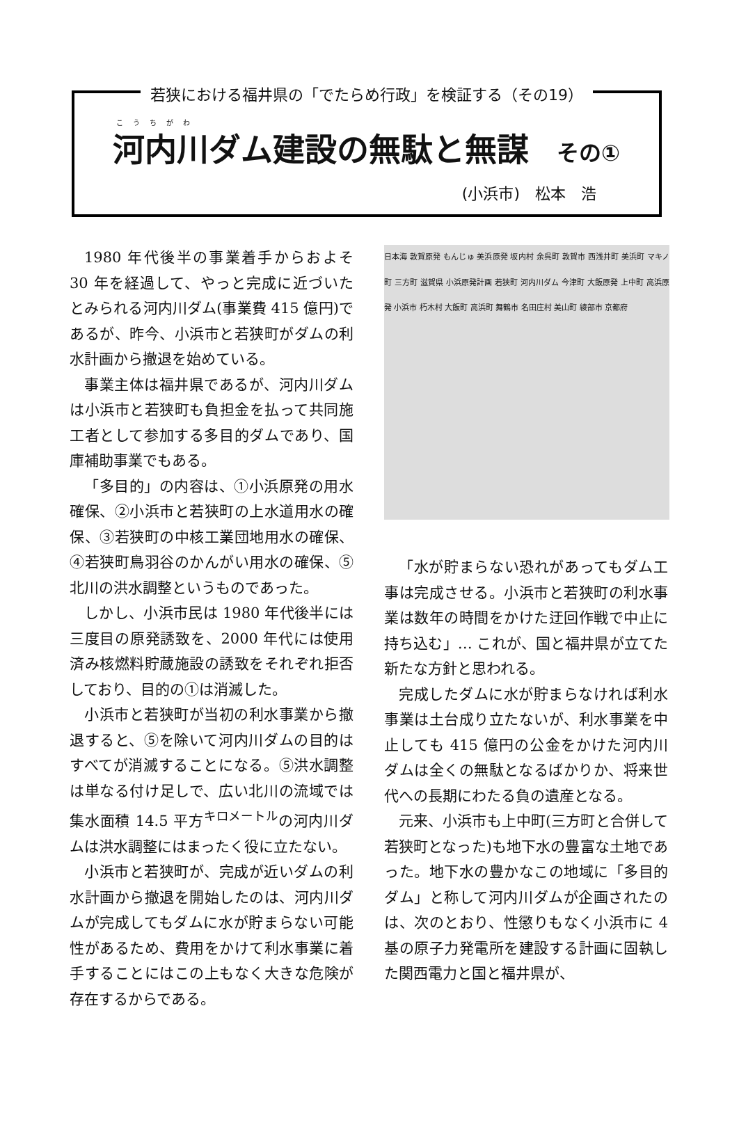若狭における福井県の「でたらめ行政」を検証する（その19）
こうちがわ
河内川ダム建設の無駄と無謀 その①
(小浜市)　松本　浩
1980 年代後半の事業着手からおよそ 30 年を経過して、やっと完成に近づいたとみられる河内川ダム(事業費 415 億円)であるが、昨今、小浜市と若狭町がダムの利水計画から撤退を始めている。
事業主体は福井県であるが、河内川ダムは小浜市と若狭町も負担金を払って共同施工者として参加する多目的ダムであり、国庫補助事業でもある。
「多目的」の内容は、①小浜原発の用水確保、②小浜市と若狭町の上水道用水の確保、③若狭町の中核工業団地用水の確保、④若狭町鳥羽谷のかんがい用水の確保、⑤北川の洪水調整というものであった。
しかし、小浜市民は 1980 年代後半には三度目の原発誘致を、2000 年代には使用済み核燃料貯蔵施設の誘致をそれぞれ拒否しており、目的の①は消滅した。
小浜市と若狭町が当初の利水事業から撤退すると、⑤を除いて河内川ダムの目的はすべてが消滅することになる。⑤洪水調整は単なる付け足しで、広い北川の流域では集水面積 14.5 平方<sup>キロメートル</sup>の河内川ダムは洪水調整にはまったく役に立たない。
小浜市と若狭町が、完成が近いダムの利水計画から撤退を開始したのは、河内川ダムが完成してもダムに水が貯まらない可能性があるため、費用をかけて利水事業に着手することにはこの上もなく大きな危険が存在するからである。
日本海 敦賀原発 もんじゅ 美浜原発 坂内村 余呉町 敦賀市 西浅井町 美浜町 マキノ町 三方町 滋賀県 小浜原発計画 若狭町 河内川ダム 今津町 大飯原発 上中町 高浜原発 小浜市 朽木村 大飯町 高浜町 舞鶴市 名田庄村 美山町 綾部市 京都府
「水が貯まらない恐れがあってもダム工事は完成させる。小浜市と若狭町の利水事業は数年の時間をかけた迂回作戦で中止に持ち込む」… これが、国と福井県が立てた新たな方針と思われる。
完成したダムに水が貯まらなければ利水事業は土台成り立たないが、利水事業を中止しても 415 億円の公金をかけた河内川ダムは全くの無駄となるばかりか、将来世代への長期にわたる負の遺産となる。
元来、小浜市も上中町(三方町と合併して若狭町となった)も地下水の豊富な土地であった。地下水の豊かなこの地域に「多目的ダム」と称して河内川ダムが企画されたのは、次のとおり、性懲りもなく小浜市に 4 基の原子力発電所を建設する計画に固執した関西電力と国と福井県が、